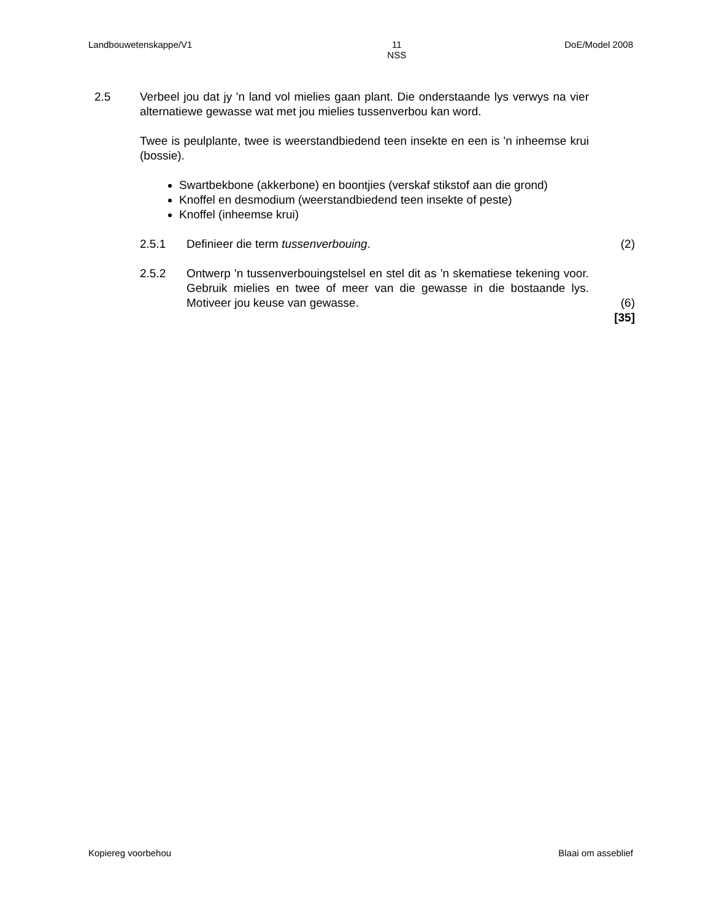Landbouwetenskappe/V1 11
NSS DoE/Model 2008
2.5 Verbeel jou dat jy 'n land vol mielies gaan plant. Die onderstaande lys verwys na vier alternatiewe gewasse wat met jou mielies tussenverbou kan word.
Twee is peulplante, twee is weerstandbiedend teen insekte en een is 'n inheemse krui (bossie).
Swartbekbone (akkerbone) en boontjies (verskaf stikstof aan die grond)
Knoffel en desmodium (weerstandbiedend teen insekte of peste)
Knoffel (inheemse krui)
2.5.1 Definieer die term tussenverbouing. (2)
2.5.2 Ontwerp 'n tussenverbouingstelsel en stel dit as 'n skematiese tekening voor. Gebruik mielies en twee of meer van die gewasse in die bostaande lys. Motiveer jou keuse van gewasse.
(6)
[35]
Kopiereg voorbehou Blaai om asseblief